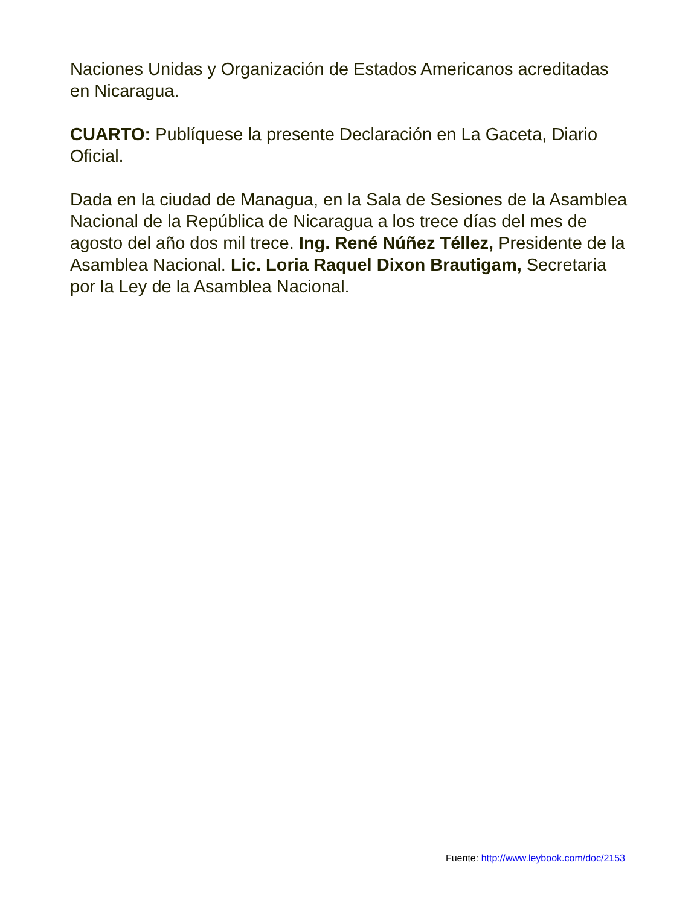Naciones Unidas y Organización de Estados Americanos acreditadas en Nicaragua.
CUARTO: Publíquese la presente Declaración en La Gaceta, Diario Oficial.
Dada en la ciudad de Managua, en la Sala de Sesiones de la Asamblea Nacional de la República de Nicaragua a los trece días del mes de agosto del año dos mil trece. Ing. René Núñez Téllez, Presidente de la Asamblea Nacional. Lic. Loria Raquel Dixon Brautigam, Secretaria por la Ley de la Asamblea Nacional.
Fuente: http://www.leybook.com/doc/2153